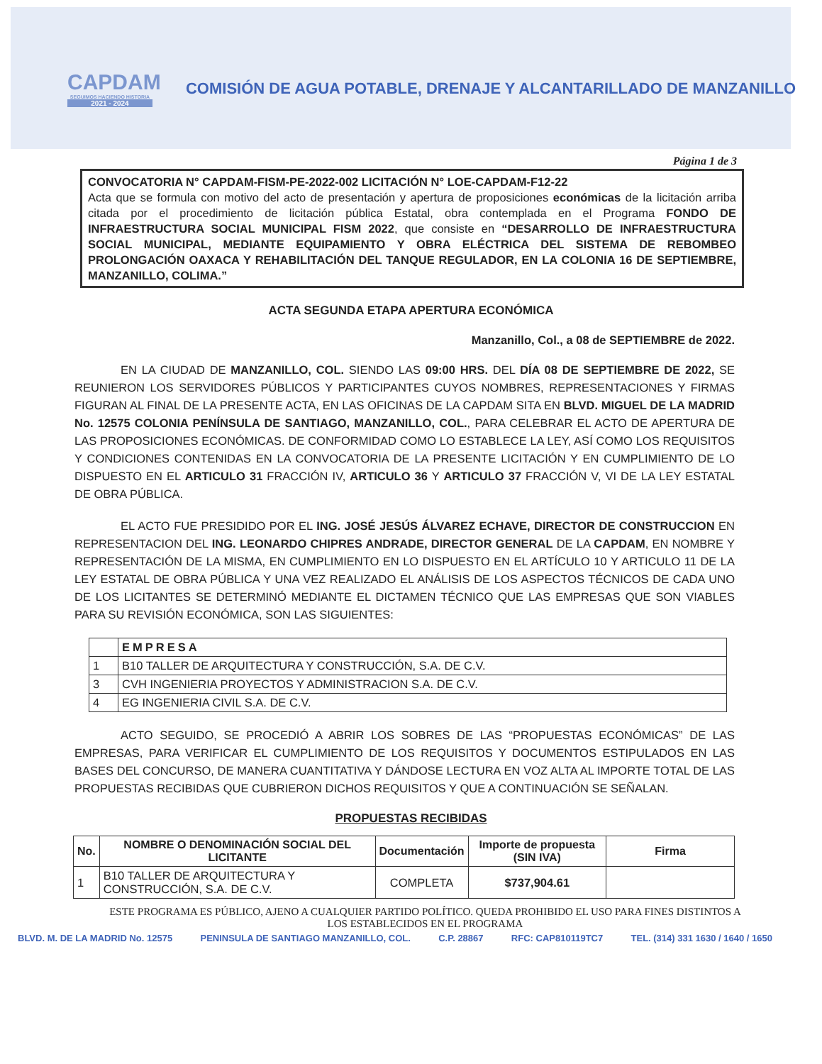CAPDAM
SEGUIMOS HACIENDO HISTORIA
2021 - 2024
COMISIÓN DE AGUA POTABLE, DRENAJE Y ALCANTARILLADO DE MANZANILLO
Página 1 de 3
CONVOCATORIA N° CAPDAM-FISM-PE-2022-002 LICITACIÓN N° LOE-CAPDAM-F12-22
Acta que se formula con motivo del acto de presentación y apertura de proposiciones económicas de la licitación arriba citada por el procedimiento de licitación pública Estatal, obra contemplada en el Programa FONDO DE INFRAESTRUCTURA SOCIAL MUNICIPAL FISM 2022, que consiste en “DESARROLLO DE INFRAESTRUCTURA SOCIAL MUNICIPAL, MEDIANTE EQUIPAMIENTO Y OBRA ELÉCTRICA DEL SISTEMA DE REBOMBEO PROLONGACIÓN OAXACA Y REHABILITACIÓN DEL TANQUE REGULADOR, EN LA COLONIA 16 DE SEPTIEMBRE, MANZANILLO, COLIMA.”
ACTA SEGUNDA ETAPA APERTURA ECONÓMICA
Manzanillo, Col., a 08 de SEPTIEMBRE de 2022.
EN LA CIUDAD DE MANZANILLO, COL. SIENDO LAS 09:00 HRS. DEL DÍA 08 DE SEPTIEMBRE DE 2022, SE REUNIERON LOS SERVIDORES PÚBLICOS Y PARTICIPANTES CUYOS NOMBRES, REPRESENTACIONES Y FIRMAS FIGURAN AL FINAL DE LA PRESENTE ACTA, EN LAS OFICINAS DE LA CAPDAM SITA EN BLVD. MIGUEL DE LA MADRID No. 12575 COLONIA PENÍNSULA DE SANTIAGO, MANZANILLO, COL., PARA CELEBRAR EL ACTO DE APERTURA DE LAS PROPOSICIONES ECONÓMICAS. DE CONFORMIDAD COMO LO ESTABLECE LA LEY, ASÍ COMO LOS REQUISITOS Y CONDICIONES CONTENIDAS EN LA CONVOCATORIA DE LA PRESENTE LICITACIÓN Y EN CUMPLIMIENTO DE LO DISPUESTO EN EL ARTICULO 31 FRACCIÓN IV, ARTICULO 36 Y ARTICULO 37 FRACCIÓN V, VI DE LA LEY ESTATAL DE OBRA PÚBLICA.
EL ACTO FUE PRESIDIDO POR EL ING. JOSÉ JESÚS ÁLVAREZ ECHAVE, DIRECTOR DE CONSTRUCCION EN REPRESENTACION DEL ING. LEONARDO CHIPRES ANDRADE, DIRECTOR GENERAL DE LA CAPDAM, EN NOMBRE Y REPRESENTACIÓN DE LA MISMA, EN CUMPLIMIENTO EN LO DISPUESTO EN EL ARTÍCULO 10 Y ARTICULO 11 DE LA LEY ESTATAL DE OBRA PÚBLICA Y UNA VEZ REALIZADO EL ANÁLISIS DE LOS ASPECTOS TÉCNICOS DE CADA UNO DE LOS LICITANTES SE DETERMINÓ MEDIANTE EL DICTAMEN TÉCNICO QUE LAS EMPRESAS QUE SON VIABLES PARA SU REVISIÓN ECONÓMICA, SON LAS SIGUIENTES:
| | EMPRESA |
| --- | --- |
| 1 | B10 TALLER DE ARQUITECTURA Y CONSTRUCCIÓN, S.A. DE C.V. |
| 3 | CVH INGENIERIA PROYECTOS Y ADMINISTRACION S.A. DE C.V. |
| 4 | EG INGENIERIA CIVIL S.A. DE C.V. |
ACTO SEGUIDO, SE PROCEDIÓ A ABRIR LOS SOBRES DE LAS “PROPUESTAS ECONÓMICAS” DE LAS EMPRESAS, PARA VERIFICAR EL CUMPLIMIENTO DE LOS REQUISITOS Y DOCUMENTOS ESTIPULADOS EN LAS BASES DEL CONCURSO, DE MANERA CUANTITATIVA Y DÁNDOSE LECTURA EN VOZ ALTA AL IMPORTE TOTAL DE LAS PROPUESTAS RECIBIDAS QUE CUBRIERON DICHOS REQUISITOS Y QUE A CONTINUACIÓN SE SEÑALAN.
PROPUESTAS RECIBIDAS
| No. | NOMBRE O DENOMINACIÓN SOCIAL DEL LICITANTE | Documentación | Importe de propuesta (SIN IVA) | Firma |
| --- | --- | --- | --- | --- |
| 1 | B10 TALLER DE ARQUITECTURA Y CONSTRUCCIÓN, S.A. DE C.V. | COMPLETA | $737,904.61 | |
ESTE PROGRAMA ES PÚBLICO, AJENO A CUALQUIER PARTIDO POLÍTICO. QUEDA PROHIBIDO EL USO PARA FINES DISTINTOS A LOS ESTABLECIDOS EN EL PROGRAMA
BLVD. M. DE LA MADRID No. 12575 PENINSULA DE SANTIAGO MANZANILLO, COL. C.P. 28867 RFC: CAP810119TC7 TEL. (314) 331 1630 / 1640 / 1650